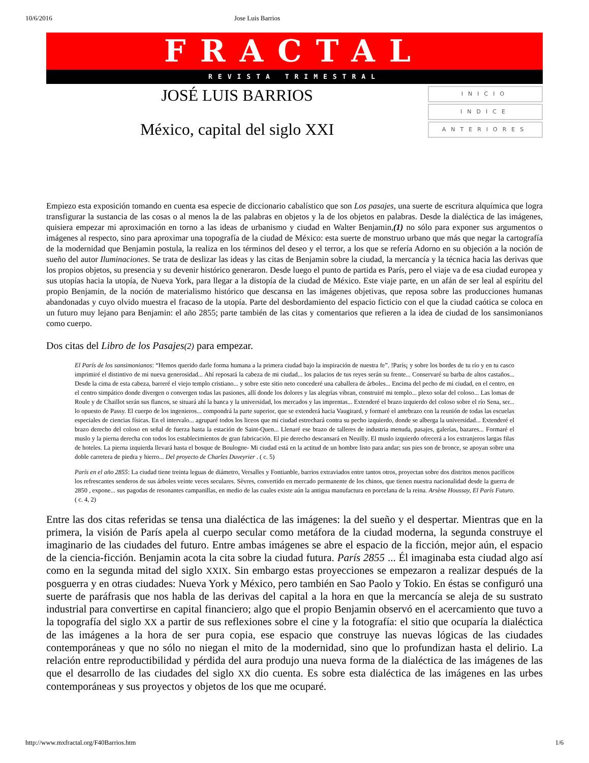10/6/2016 Jose Luis Barrios
FRACTAL
REVISTA TRIMESTRAL
JOSÉ LUIS BARRIOS
México, capital del siglo XXI
INICIO
INDICE
ANTERIORES
Empiezo esta exposición tomando en cuenta esa especie de diccionario cabalístico que son Los pasajes, una suerte de escritura alquímica que logra transfigurar la sustancia de las cosas o al menos la de las palabras en objetos y la de los objetos en palabras. Desde la dialéctica de las imágenes, quisiera empezar mi aproximación en torno a las ideas de urbanismo y ciudad en Walter Benjamin,(1) no sólo para exponer sus argumentos o imágenes al respecto, sino para aproximar una topografía de la ciudad de México: esta suerte de monstruo urbano que más que negar la cartografía de la modernidad que Benjamin postula, la realiza en los términos del deseo y el terror, a los que se refería Adorno en su objeción a la noción de sueño del autor Iluminaciones. Se trata de deslizar las ideas y las citas de Benjamin sobre la ciudad, la mercancía y la técnica hacia las derivas que los propios objetos, su presencia y su devenir histórico generaron. Desde luego el punto de partida es París, pero el viaje va de esa ciudad europea y sus utopías hacia la utopía, de Nueva York, para llegar a la distopía de la ciudad de México. Este viaje parte, en un afán de ser leal al espíritu del propio Benjamin, de la noción de materialismo histórico que descansa en las imágenes objetivas, que reposa sobre las producciones humanas abandonadas y cuyo olvido muestra el fracaso de la utopía. Parte del desbordamiento del espacio ficticio con el que la ciudad caótica se coloca en un futuro muy lejano para Benjamin: el año 2855; parte también de las citas y comentarios que refieren a la idea de ciudad de los sansimonianos como cuerpo.
Dos citas del Libro de los Pasajes(2) para empezar.
El París de los sansimonianos: “Hemos querido darle forma humana a la primera ciudad bajo la inspiración de nuestra fe”. !París¡ y sobre los bordes de tu río y en tu casco imprimiré el distintivo de mi nueva generosidad... Ahí reposará la cabeza de mi ciudad... los palacios de tus reyes serán su frente... Conservaré su barba de altos castaños... Desde la cima de esta cabeza, barreré el viejo templo cristiano... y sobre este sitio neto concederé una caballera de árboles... Encima del pecho de mi ciudad, en el centro, en el centro simpático donde divergen o convergen todas las pasiones, allí donde los dolores y las alegrías vibran, construiré mi templo... plexo solar del coloso... Las lomas de Roule y de Chaillot serán sus flancos, se situará ahí la banca y la universidad, los mercados y las imprentas... Extenderé el brazo izquierdo del coloso sobre el río Sena, ser... lo opuesto de Passy. El cuerpo de los ingenieros... compondrá la parte superior, que se extenderá hacia Vaugirard, y formaré el antebrazo con la reunión de todas las escuelas especiales de ciencias físicas. En el intervalo... agruparé todos los liceos que mi ciudad estrechará contra su pecho izquierdo, donde se alberga la universidad... Extenderé el brazo derecho del coloso en señal de fuerza hasta la estación de Saint-Quen... Llenaré ese brazo de talleres de industria menuda, pasajes, galerías, bazares... Formaré el muslo y la pierna derecha con todos los establecimientos de gran fabricación. El pie derecho descansará en Neuilly. El muslo izquierdo ofrecerá a los extranjeros largas filas de hoteles. La pierna izquierda llevará hasta el bosque de Boulogne- Mi ciudad está en la actitud de un hombre listo para andar; sus pies son de bronce, se apoyan sobre una doble carretera de piedra y hierro... Del proyecto de Charles Duveyrier . ( c. 5)
París en el año 2855: La ciudad tiene treinta leguas de diámetro, Versalles y Fontianble, barrios extraviados entre tantos otros, proyectan sobre dos distritos menos pacíficos los refrescantes senderos de sus árboles veinte veces seculares. Sèvres, convertido en mercado permanente de los chinos, que tienen nuestra nacionalidad desde la guerra de 2850 , expone... sus pagodas de resonantes campanillas, en medio de las cuales existe aún la antigua manufactura en porcelana de la reina. Arsène Houssay, El París Futuro. ( c. 4, 2)
Entre las dos citas referidas se tensa una dialéctica de las imágenes: la del sueño y el despertar. Mientras que en la primera, la visión de París apela al cuerpo secular como metáfora de la ciudad moderna, la segunda construye el imaginario de las ciudades del futuro. Entre ambas imágenes se abre el espacio de la ficción, mejor aún, el espacio de la ciencia-ficción. Benjamin acota la cita sobre la ciudad futura. París 2855 ... Él imaginaba esta ciudad algo así como en la segunda mitad del siglo XXIX. Sin embargo estas proyecciones se empezaron a realizar después de la posguerra y en otras ciudades: Nueva York y México, pero también en Sao Paolo y Tokio. En éstas se configuró una suerte de paráfrasis que nos habla de las derivas del capital a la hora en que la mercancía se aleja de su sustrato industrial para convertirse en capital financiero; algo que el propio Benjamin observó en el acercamiento que tuvo a la topografía del siglo XX a partir de sus reflexiones sobre el cine y la fotografía: el sitio que ocuparía la dialéctica de las imágenes a la hora de ser pura copia, ese espacio que construye las nuevas lógicas de las ciudades contemporáneas y que no sólo no niegan el mito de la modernidad, sino que lo profundizan hasta el delirio. La relación entre reproductibilidad y pérdida del aura produjo una nueva forma de la dialéctica de las imágenes de las que el desarrollo de las ciudades del siglo XX dio cuenta. Es sobre esta dialéctica de las imágenes en las urbes contemporáneas y sus proyectos y objetos de los que me ocuparé.
http://www.mxfractal.org/F40Barrios.htm 1/6